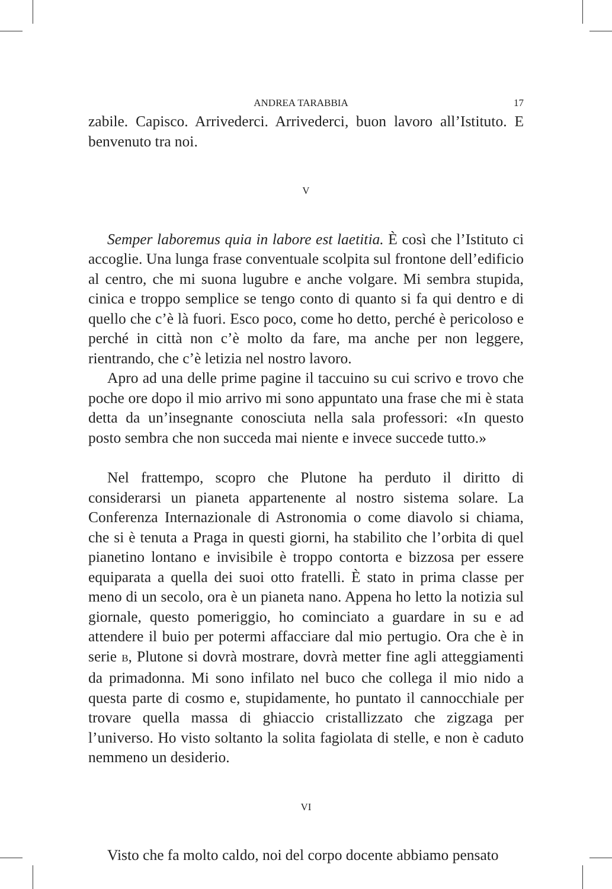ANDREA TARABBIA 17
zabile. Capisco. Arrivederci. Arrivederci, buon lavoro all’Istituto. E benvenuto tra noi.
V
Semper laboremus quia in labore est laetitia. È così che l’Istituto ci accoglie. Una lunga frase conventuale scolpita sul frontone dell’edificio al centro, che mi suona lugubre e anche volgare. Mi sembra stupida, cinica e troppo semplice se tengo conto di quanto si fa qui dentro e di quello che c’è là fuori. Esco poco, come ho detto, perché è pericoloso e perché in città non c’è molto da fare, ma anche per non leggere, rientrando, che c’è letizia nel nostro lavoro.
Apro ad una delle prime pagine il taccuino su cui scrivo e trovo che poche ore dopo il mio arrivo mi sono appuntato una frase che mi è stata detta da un’insegnante conosciuta nella sala professori: «In questo posto sembra che non succeda mai niente e invece succede tutto.»
Nel frattempo, scopro che Plutone ha perduto il diritto di considerarsi un pianeta appartenente al nostro sistema solare. La Conferenza Internazionale di Astronomia o come diavolo si chiama, che si è tenuta a Praga in questi giorni, ha stabilito che l’orbita di quel pianetino lontano e invisibile è troppo contorta e bizzosa per essere equiparata a quella dei suoi otto fratelli. È stato in prima classe per meno di un secolo, ora è un pianeta nano. Appena ho letto la notizia sul giornale, questo pomeriggio, ho cominciato a guardare in su e ad attendere il buio per potermi affacciare dal mio pertugio. Ora che è in serie B, Plutone si dovrà mostrare, dovrà metter fine agli atteggiamenti da primadonna. Mi sono infilato nel buco che collega il mio nido a questa parte di cosmo e, stupidamente, ho puntato il cannocchiale per trovare quella massa di ghiaccio cristallizzato che zigzaga per l’universo. Ho visto soltanto la solita fagiolata di stelle, e non è caduto nemmeno un desiderio.
VI
Visto che fa molto caldo, noi del corpo docente abbiamo pensato